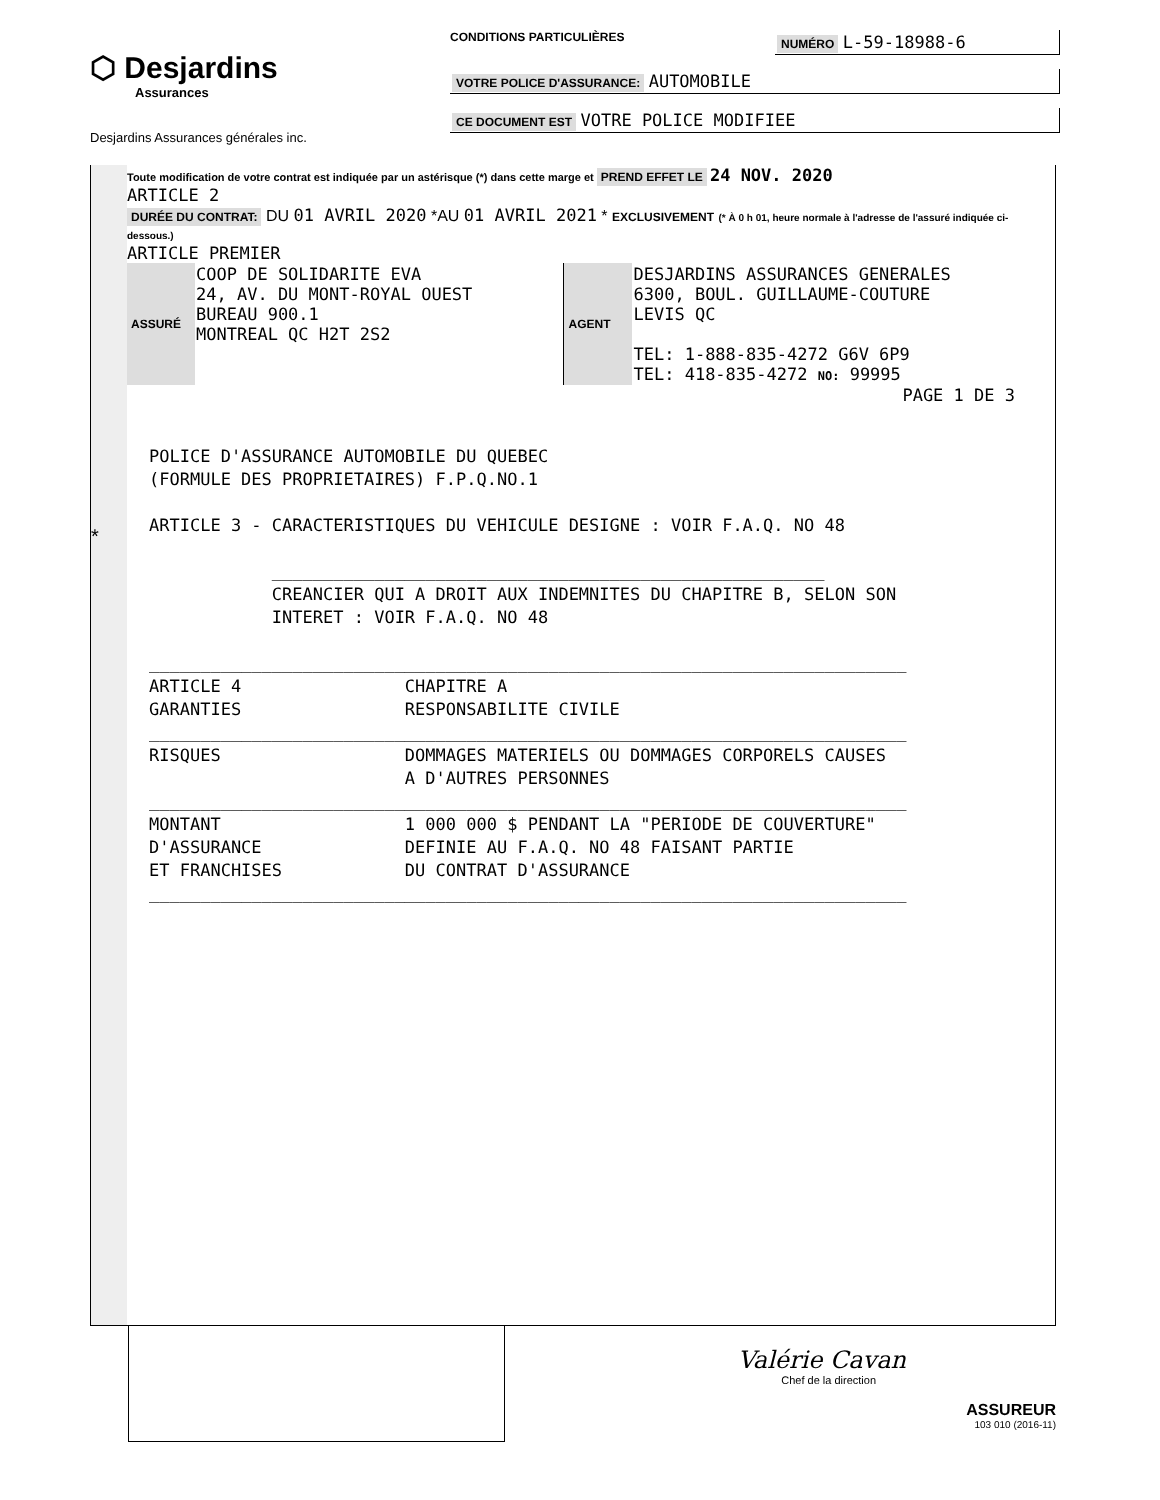⬡ Desjardins
Assurances
Desjardins Assurances générales inc.
CONDITIONS PARTICULIÈRES NUMÉRO L-59-18988-6
VOTRE POLICE D'ASSURANCE: AUTOMOBILE
CE DOCUMENT EST VOTRE POLICE MODIFIEE
*
Toute modification de votre contrat est indiquée par un astérisque (*) dans cette marge et PREND EFFET LE 24 NOV. 2020
ARTICLE 2
DURÉE DU CONTRAT: DU 01 AVRIL 2020 *AU 01 AVRIL 2021 * EXCLUSIVEMENT (* À 0 h 01, heure normale à l'adresse de l'assuré indiquée ci-dessous.)
ARTICLE PREMIER
| ASSURÉ | COOP DE SOLIDARITE EVA 24, AV. DU MONT-ROYAL OUEST BUREAU 900.1 MONTREAL QC H2T 2S2 | AGENT | DESJARDINS ASSURANCES GENERALES 6300, BOUL. GUILLAUME-COUTURE LEVIS QC TEL: 1-888-835-4272 G6V 6P9 TEL: 418-835-4272 NO: 99995 |
PAGE 1 DE 3
POLICE D'ASSURANCE AUTOMOBILE DU QUEBEC (FORMULE DES PROPRIETAIRES) F.P.Q.NO.1 ARTICLE 3 - CARACTERISTIQUES DU VEHICULE DESIGNE : VOIR F.A.Q. NO 48 ______________________________________________________ CREANCIER QUI A DROIT AUX INDEMNITES DU CHAPITRE B, SELON SON INTERET : VOIR F.A.Q. NO 48 __________________________________________________________________________ ARTICLE 4 CHAPITRE A GARANTIES RESPONSABILITE CIVILE __________________________________________________________________________ RISQUES DOMMAGES MATERIELS OU DOMMAGES CORPORELS CAUSES A D'AUTRES PERSONNES __________________________________________________________________________ MONTANT 1 000 000 $ PENDANT LA "PERIODE DE COUVERTURE" D'ASSURANCE DEFINIE AU F.A.Q. NO 48 FAISANT PARTIE ET FRANCHISES DU CONTRAT D'ASSURANCE __________________________________________________________________________
Valérie Cavan
Chef de la direction
ASSUREUR
103 010 (2016-11)